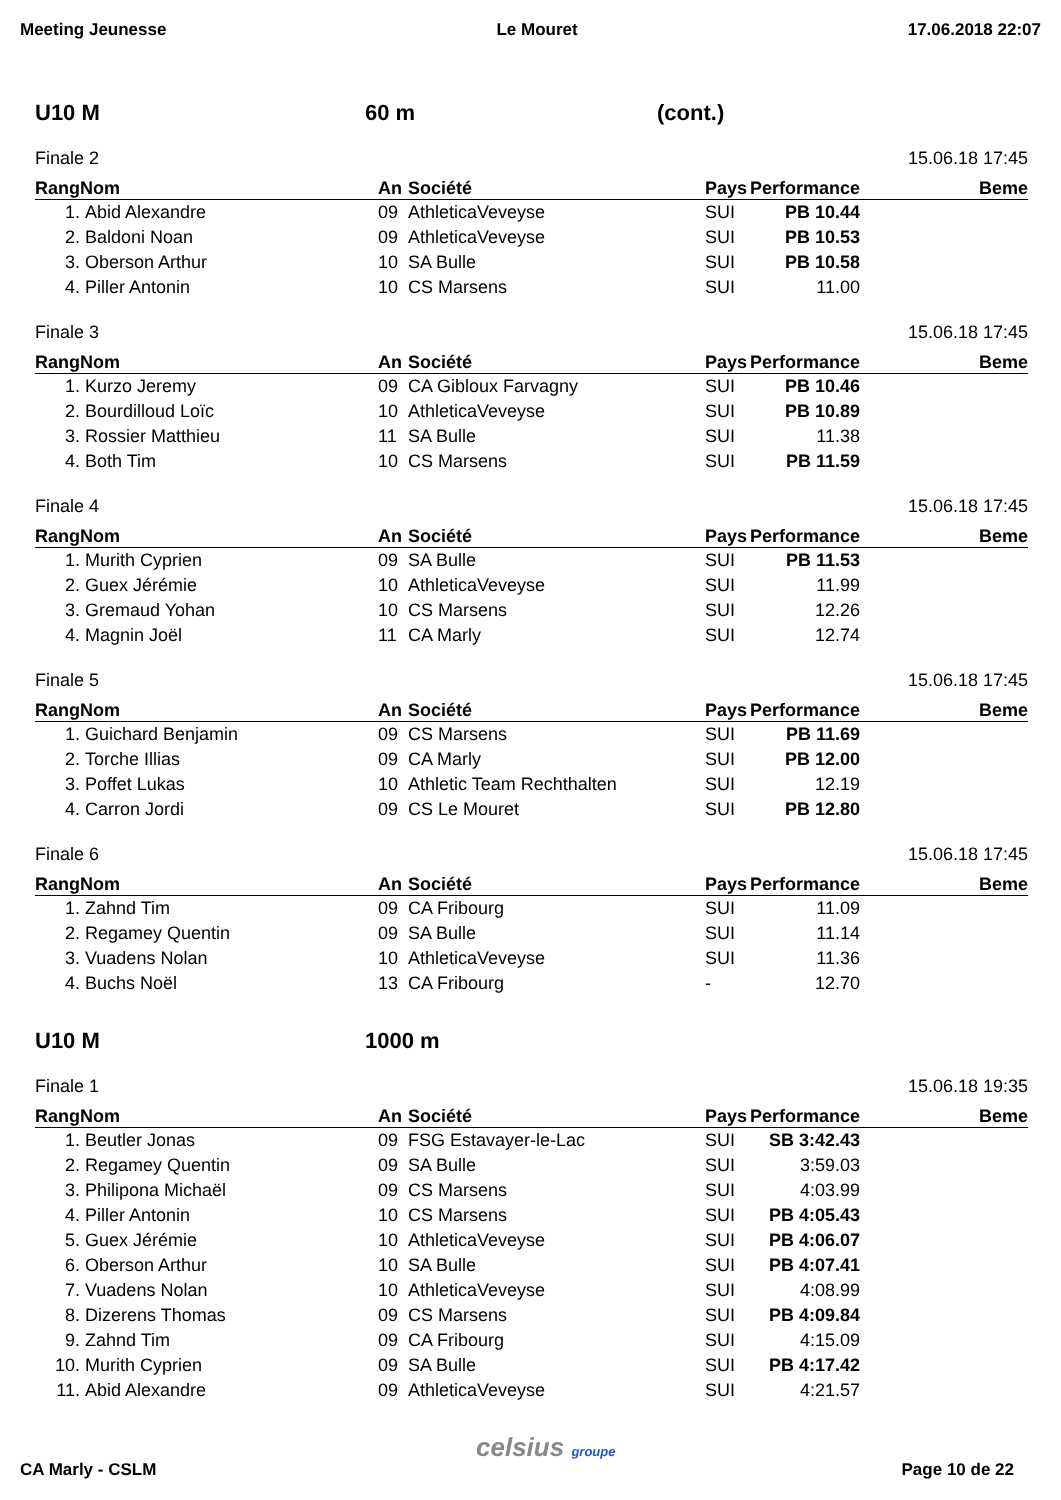Meeting Jeunesse Le Mouret 17.06.2018 22:07
U10 M 60 m (cont.)
Finale 2 15.06.18 17:45
| Rang | Nom | An | Société | Pays | Performance | Beme |
| --- | --- | --- | --- | --- | --- | --- |
| 1. | Abid Alexandre | 09 | AthleticaVeveyse | SUI | PB 10.44 | |
| 2. | Baldoni Noan | 09 | AthleticaVeveyse | SUI | PB 10.53 | |
| 3. | Oberson Arthur | 10 | SA Bulle | SUI | PB 10.58 | |
| 4. | Piller Antonin | 10 | CS Marsens | SUI | 11.00 | |
Finale 3 15.06.18 17:45
| Rang | Nom | An | Société | Pays | Performance | Beme |
| --- | --- | --- | --- | --- | --- | --- |
| 1. | Kurzo Jeremy | 09 | CA Gibloux Farvagny | SUI | PB 10.46 | |
| 2. | Bourdilloud Loïc | 10 | AthleticaVeveyse | SUI | PB 10.89 | |
| 3. | Rossier Matthieu | 11 | SA Bulle | SUI | 11.38 | |
| 4. | Both Tim | 10 | CS Marsens | SUI | PB 11.59 | |
Finale 4 15.06.18 17:45
| Rang | Nom | An | Société | Pays | Performance | Beme |
| --- | --- | --- | --- | --- | --- | --- |
| 1. | Murith Cyprien | 09 | SA Bulle | SUI | PB 11.53 | |
| 2. | Guex Jérémie | 10 | AthleticaVeveyse | SUI | 11.99 | |
| 3. | Gremaud Yohan | 10 | CS Marsens | SUI | 12.26 | |
| 4. | Magnin Joël | 11 | CA Marly | SUI | 12.74 | |
Finale 5 15.06.18 17:45
| Rang | Nom | An | Société | Pays | Performance | Beme |
| --- | --- | --- | --- | --- | --- | --- |
| 1. | Guichard Benjamin | 09 | CS Marsens | SUI | PB 11.69 | |
| 2. | Torche Illias | 09 | CA Marly | SUI | PB 12.00 | |
| 3. | Poffet Lukas | 10 | Athletic Team Rechthalten | SUI | 12.19 | |
| 4. | Carron Jordi | 09 | CS Le Mouret | SUI | PB 12.80 | |
Finale 6 15.06.18 17:45
| Rang | Nom | An | Société | Pays | Performance | Beme |
| --- | --- | --- | --- | --- | --- | --- |
| 1. | Zahnd Tim | 09 | CA Fribourg | SUI | 11.09 | |
| 2. | Regamey Quentin | 09 | SA Bulle | SUI | 11.14 | |
| 3. | Vuadens Nolan | 10 | AthleticaVeveyse | SUI | 11.36 | |
| 4. | Buchs Noël | 13 | CA Fribourg | - | 12.70 | |
U10 M 1000 m
Finale 1 15.06.18 19:35
| Rang | Nom | An | Société | Pays | Performance | Beme |
| --- | --- | --- | --- | --- | --- | --- |
| 1. | Beutler Jonas | 09 | FSG Estavayer-le-Lac | SUI | SB 3:42.43 | |
| 2. | Regamey Quentin | 09 | SA Bulle | SUI | 3:59.03 | |
| 3. | Philipona Michaël | 09 | CS Marsens | SUI | 4:03.99 | |
| 4. | Piller Antonin | 10 | CS Marsens | SUI | PB 4:05.43 | |
| 5. | Guex Jérémie | 10 | AthleticaVeveyse | SUI | PB 4:06.07 | |
| 6. | Oberson Arthur | 10 | SA Bulle | SUI | PB 4:07.41 | |
| 7. | Vuadens Nolan | 10 | AthleticaVeveyse | SUI | 4:08.99 | |
| 8. | Dizerens Thomas | 09 | CS Marsens | SUI | PB 4:09.84 | |
| 9. | Zahnd Tim | 09 | CA Fribourg | SUI | 4:15.09 | |
| 10. | Murith Cyprien | 09 | SA Bulle | SUI | PB 4:17.42 | |
| 11. | Abid Alexandre | 09 | AthleticaVeveyse | SUI | 4:21.57 | |
celsius groupe
CA Marly - CSLM Page 10 de 22